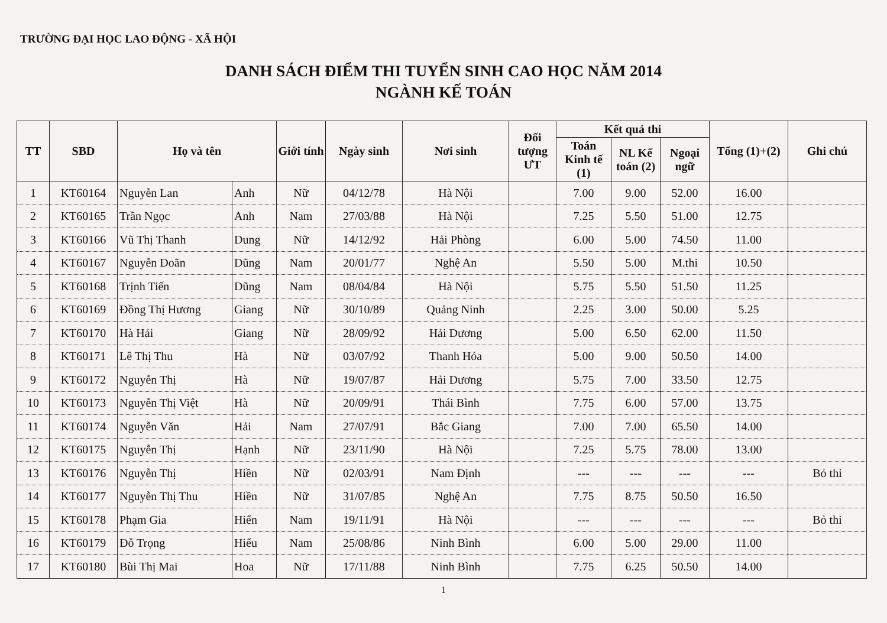TRƯỜNG ĐẠI HỌC LAO ĐỘNG - XÃ HỘI
DANH SÁCH ĐIỂM THI TUYỂN SINH CAO HỌC NĂM 2014
NGÀNH KẾ TOÁN
| TT | SBD | Họ và tên | | Giới tính | Ngày sinh | Nơi sinh | Đối tượng ƯT | Kết quả thi | | | Tổng (1)+(2) | Ghi chú |
| --- | --- | --- | --- | --- | --- | --- | --- | --- | --- | --- | --- | --- |
| | | | | | | | | Toán Kinh tế (1) | NL Kế toán (2) | Ngoại ngữ | | |
| 1 | KT60164 | Nguyễn Lan | Anh | Nữ | 04/12/78 | Hà Nội | | 7.00 | 9.00 | 52.00 | 16.00 | |
| 2 | KT60165 | Trần Ngọc | Anh | Nam | 27/03/88 | Hà Nội | | 7.25 | 5.50 | 51.00 | 12.75 | |
| 3 | KT60166 | Vũ Thị Thanh | Dung | Nữ | 14/12/92 | Hải Phòng | | 6.00 | 5.00 | 74.50 | 11.00 | |
| 4 | KT60167 | Nguyễn Doãn | Dũng | Nam | 20/01/77 | Nghệ An | | 5.50 | 5.00 | M.thi | 10.50 | |
| 5 | KT60168 | Trịnh Tiến | Dũng | Nam | 08/04/84 | Hà Nội | | 5.75 | 5.50 | 51.50 | 11.25 | |
| 6 | KT60169 | Đồng Thị Hương | Giang | Nữ | 30/10/89 | Quảng Ninh | | 2.25 | 3.00 | 50.00 | 5.25 | |
| 7 | KT60170 | Hà Hải | Giang | Nữ | 28/09/92 | Hải Dương | | 5.00 | 6.50 | 62.00 | 11.50 | |
| 8 | KT60171 | Lê Thị Thu | Hà | Nữ | 03/07/92 | Thanh Hóa | | 5.00 | 9.00 | 50.50 | 14.00 | |
| 9 | KT60172 | Nguyễn Thị | Hà | Nữ | 19/07/87 | Hải Dương | | 5.75 | 7.00 | 33.50 | 12.75 | |
| 10 | KT60173 | Nguyễn Thị Việt | Hà | Nữ | 20/09/91 | Thái Bình | | 7.75 | 6.00 | 57.00 | 13.75 | |
| 11 | KT60174 | Nguyễn Văn | Hải | Nam | 27/07/91 | Bắc Giang | | 7.00 | 7.00 | 65.50 | 14.00 | |
| 12 | KT60175 | Nguyễn Thị | Hạnh | Nữ | 23/11/90 | Hà Nội | | 7.25 | 5.75 | 78.00 | 13.00 | |
| 13 | KT60176 | Nguyễn Thị | Hiền | Nữ | 02/03/91 | Nam Định | | --- | --- | --- | --- | Bỏ thi |
| 14 | KT60177 | Nguyễn Thị Thu | Hiền | Nữ | 31/07/85 | Nghệ An | | 7.75 | 8.75 | 50.50 | 16.50 | |
| 15 | KT60178 | Phạm Gia | Hiển | Nam | 19/11/91 | Hà Nội | | --- | --- | --- | --- | Bỏ thi |
| 16 | KT60179 | Đỗ Trọng | Hiếu | Nam | 25/08/86 | Ninh Bình | | 6.00 | 5.00 | 29.00 | 11.00 | |
| 17 | KT60180 | Bùi Thị Mai | Hoa | Nữ | 17/11/88 | Ninh Bình | | 7.75 | 6.25 | 50.50 | 14.00 | |
1